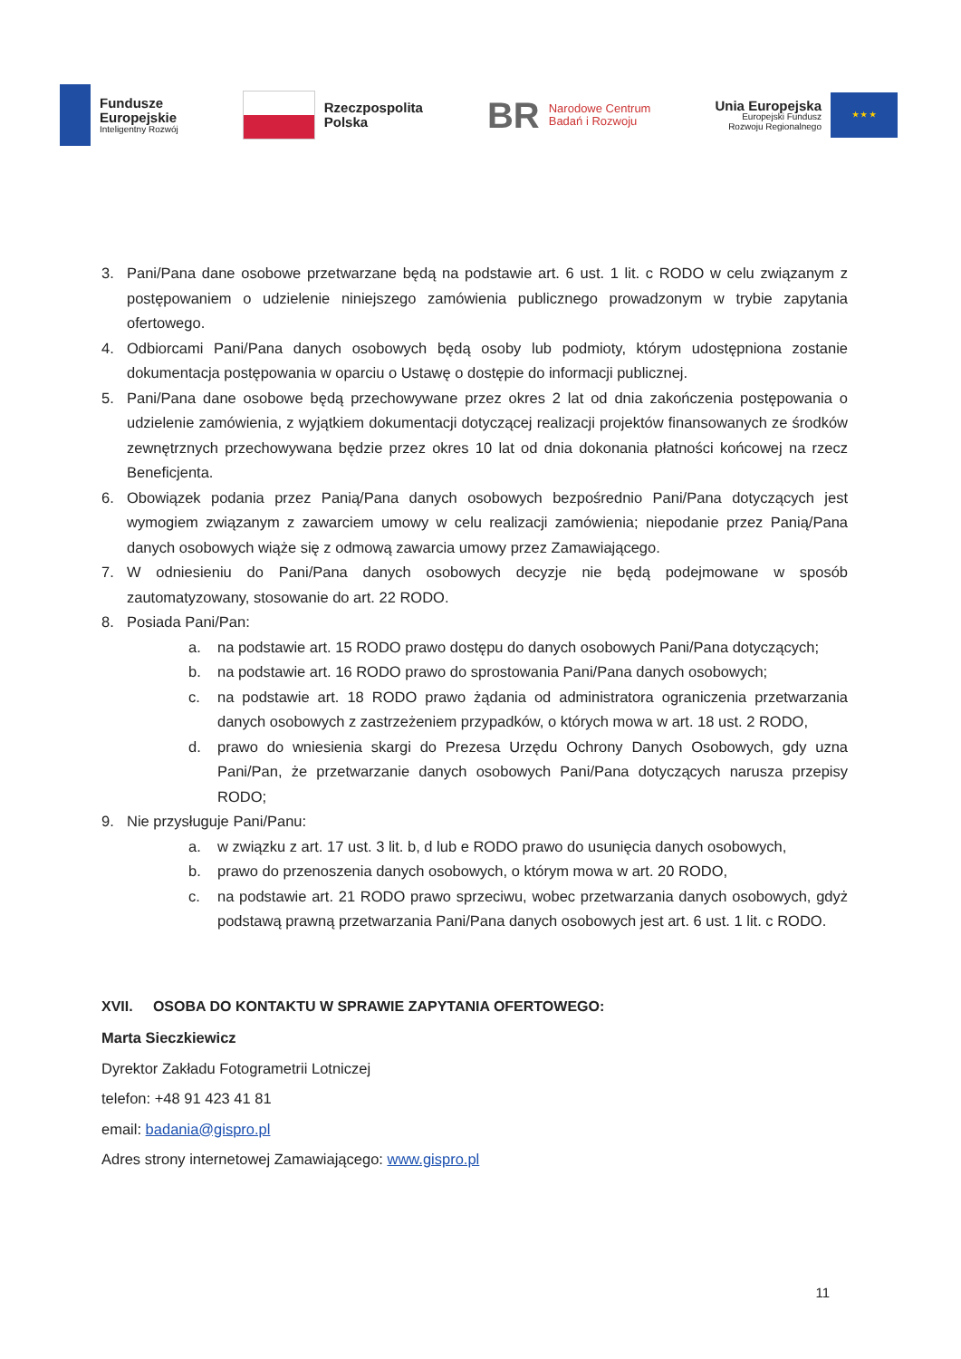Fundusze
Europejskie
Inteligentny Rozwój
Rzeczpospolita
Polska
BR
Narodowe Centrum
Badań i Rozwoju
Unia Europejska
Europejski Fundusz
Rozwoju Regionalnego
★ ★ ★
3. Pani/Pana dane osobowe przetwarzane będą na podstawie art. 6 ust. 1 lit. c RODO w celu związanym z postępowaniem o udzielenie niniejszego zamówienia publicznego prowadzonym w trybie zapytania ofertowego.
4. Odbiorcami Pani/Pana danych osobowych będą osoby lub podmioty, którym udostępniona zostanie dokumentacja postępowania w oparciu o Ustawę o dostępie do informacji publicznej.
5. Pani/Pana dane osobowe będą przechowywane przez okres 2 lat od dnia zakończenia postępowania o udzielenie zamówienia, z wyjątkiem dokumentacji dotyczącej realizacji projektów finansowanych ze środków zewnętrznych przechowywana będzie przez okres 10 lat od dnia dokonania płatności końcowej na rzecz Beneficjenta.
6. Obowiązek podania przez Panią/Pana danych osobowych bezpośrednio Pani/Pana dotyczących jest wymogiem związanym z zawarciem umowy w celu realizacji zamówienia; niepodanie przez Panią/Pana danych osobowych wiąże się z odmową zawarcia umowy przez Zamawiającego.
7. W odniesieniu do Pani/Pana danych osobowych decyzje nie będą podejmowane w sposób zautomatyzowany, stosowanie do art. 22 RODO.
8. Posiada Pani/Pan:
a. na podstawie art. 15 RODO prawo dostępu do danych osobowych Pani/Pana dotyczących;
b. na podstawie art. 16 RODO prawo do sprostowania Pani/Pana danych osobowych;
c. na podstawie art. 18 RODO prawo żądania od administratora ograniczenia przetwarzania danych osobowych z zastrzeżeniem przypadków, o których mowa w art. 18 ust. 2 RODO,
d. prawo do wniesienia skargi do Prezesa Urzędu Ochrony Danych Osobowych, gdy uzna Pani/Pan, że przetwarzanie danych osobowych Pani/Pana dotyczących narusza przepisy RODO;
9. Nie przysługuje Pani/Panu:
a. w związku z art. 17 ust. 3 lit. b, d lub e RODO prawo do usunięcia danych osobowych,
b. prawo do przenoszenia danych osobowych, o którym mowa w art. 20 RODO,
c. na podstawie art. 21 RODO prawo sprzeciwu, wobec przetwarzania danych osobowych, gdyż podstawą prawną przetwarzania Pani/Pana danych osobowych jest art. 6 ust. 1 lit. c RODO.
XVII. OSOBA DO KONTAKTU W SPRAWIE ZAPYTANIA OFERTOWEGO:
Marta Sieczkiewicz
Dyrektor Zakładu Fotogrametrii Lotniczej
telefon: +48 91 423 41 81
email: badania@gispro.pl
Adres strony internetowej Zamawiającego: www.gispro.pl
11